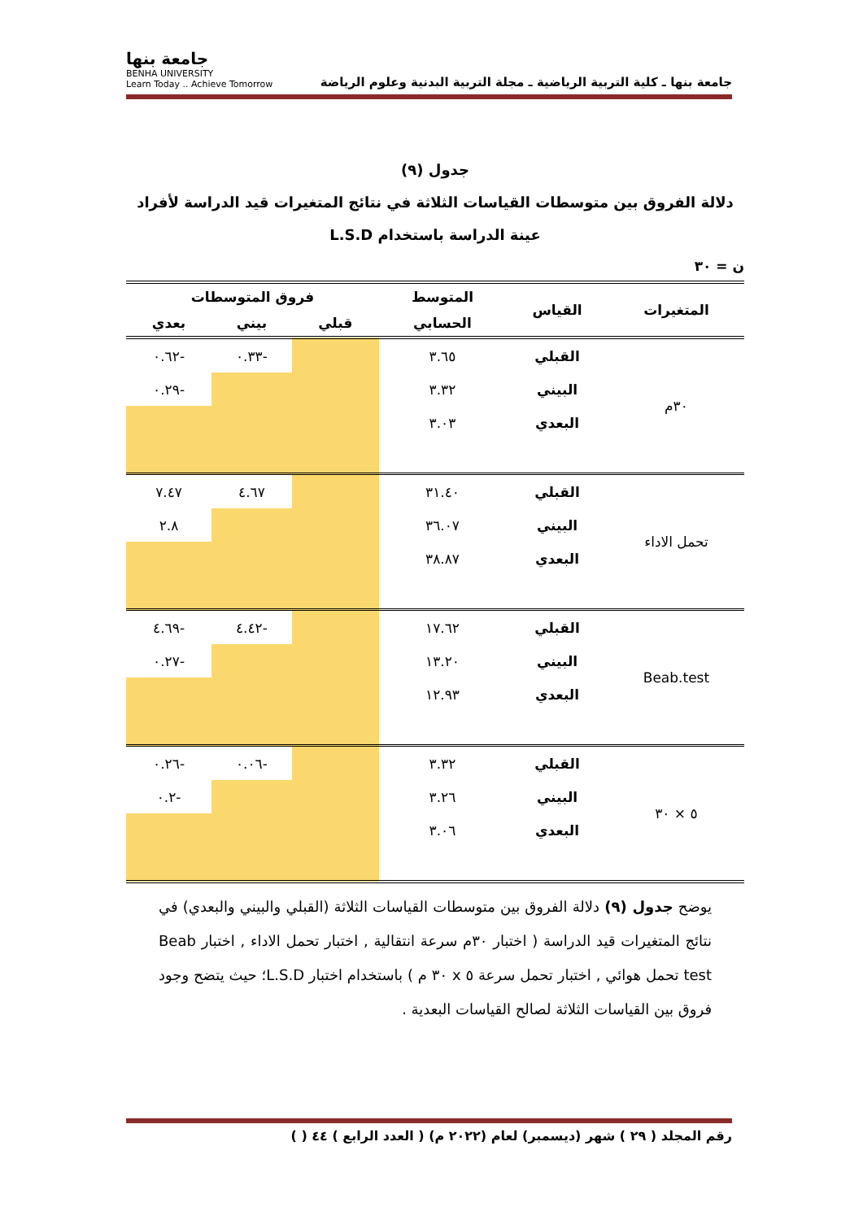جامعة بنها ـ كلية التربية الرياضية ـ مجلة التربية البدنية وعلوم الرياضة
جامعة بنها
BENHA UNIVERSITY
Learn Today .. Achieve Tomorrow
جدول (٩)
دلالة الفروق بين متوسطات القياسات الثلاثة في نتائج المتغيرات قيد الدراسة لأفراد عينة الدراسة باستخدام L.S.D
ن = ٣٠
| المتغيرات | القياس | المتوسط | فروق المتوسطات | | | |
| --- | --- | --- | --- | --- | --- | --- |
| | | الحسابي | قبلي | بيني | بعدي | |
| ٣٠م | القبلي | ٣.٦٥ | | -٠.٣٣ | -٠.٦٢ | |
| | البيني | ٣.٣٢ | | | -٠.٢٩ | |
| | البعدي | ٣.٠٣ | | | | |
| تحمل الاداء | القبلي | ٣١.٤٠ | | ٤.٦٧ | ٧.٤٧ | |
| | البيني | ٣٦.٠٧ | | | ٢.٨ | |
| | البعدي | ٣٨.٨٧ | | | | |
| Beab.test | القبلي | ١٧.٦٢ | | -٤.٤٢ | -٤.٦٩ | |
| | البيني | ١٣.٢٠ | | | -٠.٢٧ | |
| | البعدي | ١٢.٩٣ | | | | |
| ٥ × ٣٠ | القبلي | ٣.٣٢ | | -٠.٠٦ | -٠.٢٦ | |
| | البيني | ٣.٢٦ | | | -٠.٢ | |
| | البعدي | ٣.٠٦ | | | | |
يوضح جدول (٩) دلالة الفروق بين متوسطات القياسات الثلاثة (القبلي والبيني والبعدي) في نتائج المتغيرات قيد الدراسة ( اختبار ٣٠م سرعة انتقالية , اختبار تحمل الاداء , اختبار Beab test تحمل هوائي , اختبار تحمل سرعة ٥ x ٣٠ م ) باستخدام اختبار L.S.D؛ حيث يتضح وجود فروق بين القياسات الثلاثة لصالح القياسات البعدية .
رقم المجلد ( ٢٩ ) شهر (ديسمبر) لعام (٢٠٢٢ م) ( العدد الرابع ) ٤٤ ( )